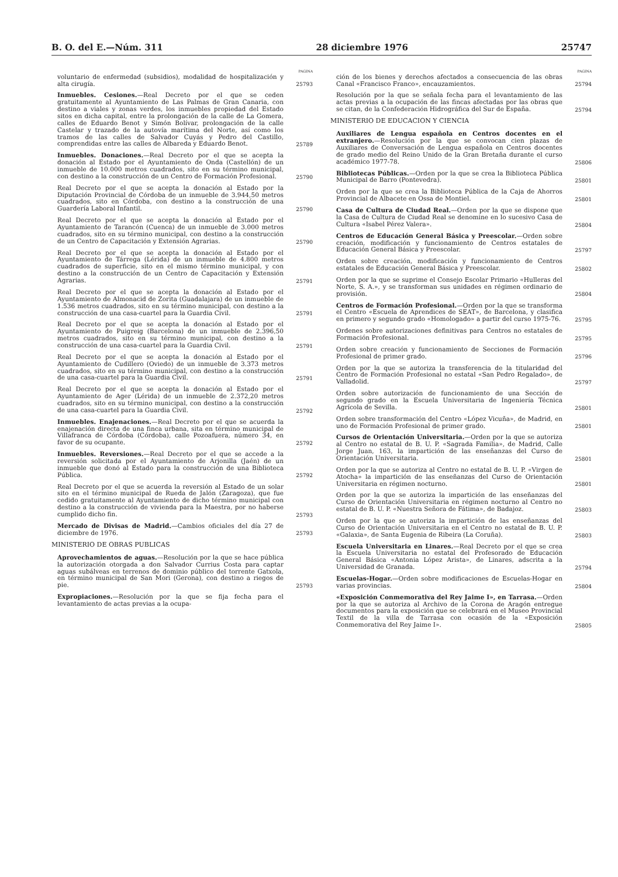B. O. del E.—Núm. 311 28 diciembre 1976 25747
PAGINA
voluntario de enfermedad (subsidios), modalidad de hospitalización y alta cirugía.
25793
Inmuebles. Cesiones.—Real Decreto por el que se ceden gratuitamente al Ayuntamiento de Las Palmas de Gran Canaria, con destino a viales y zonas verdes, los inmuebles propiedad del Estado sitos en dicha capital, entre la prolongación de la calle de La Gomera, calles de Eduardo Benot y Simón Bolívar, prolongación de la calle Castelar y trazado de la autovía marítima del Norte, así como los tramos de las calles de Salvador Cuyás y Pedro del Castillo, comprendidas entre las calles de Albareda y Eduardo Benot.
25789
Inmuebles. Donaciones.—Real Decreto por el que se acepta la donación al Estado por el Ayuntamiento de Onda (Castellón) de un inmueble de 10.000 metros cuadrados, sito en su término municipal, con destino a la construcción de un Centro de Formación Profesional.
25790
Real Decreto por el que se acepta la donación al Estado por la Diputación Provincial de Córdoba de un inmueble de 3.944,50 metros cuadrados, sito en Córdoba, con destino a la construcción de una Guardería Laboral Infantil.
25790
Real Decreto por el que se acepta la donación al Estado por el Ayuntamiento de Tarancón (Cuenca) de un inmueble de 3.000 metros cuadrados, sito en su término municipal, con destino a la construcción de un Centro de Capacitación y Extensión Agrarias.
25790
Real Decreto por el que se acepta la donación al Estado por el Ayuntamiento de Tárrega (Lérida) de un inmueble de 4.800 metros cuadrados de superficie, sito en el mismo término municipal, y con destino a la construcción de un Centro de Capacitación y Extensión Agrarias.
25791
Real Decreto por el que se acepta la donación al Estado por el Ayuntamiento de Almonacid de Zorita (Guadalajara) de un inmueble de 1.536 metros cuadrados, sito en su término municipal, con destino a la construcción de una casa-cuartel para la Guardia Civil.
25791
Real Decreto por el que se acepta la donación al Estado por el Ayuntamiento de Puigreig (Barcelona) de un inmueble de 2.396,50 metros cuadrados, sito en su término municipal, con destino a la construcción de una casa-cuartel para la Guardia Civil.
25791
Real Decreto por el que se acepta la donación al Estado por el Ayuntamiento de Cudillero (Oviedo) de un inmueble de 3.373 metros cuadrados, sito en su término municipal, con destino a la construcción de una casa-cuartel para la Guardia Civil.
25791
Real Decreto por el que se acepta la donación al Estado por el Ayuntamiento de Ager (Lérida) de un inmueble de 2.372,20 metros cuadrados, sito en su término municipal, con destino a la construcción de una casa-cuartel para la Guardia Civil.
25792
Inmuebles. Enajenaciones.—Real Decreto por el que se acuerda la enajenación directa de una finca urbana, sita en término municipal de Villafranca de Córdoba (Córdoba), calle Pozoafuera, número 34, en favor de su ocupante.
25792
Inmuebles. Reversiones.—Real Decreto por el que se accede a la reversión solicitada por el Ayuntamiento de Arjonilla (Jaén) de un inmueble que donó al Estado para la construcción de una Biblioteca Pública.
25792
Real Decreto por el que se acuerda la reversión al Estado de un solar sito en el término municipal de Rueda de Jalón (Zaragoza), que fue cedido gratuitamente al Ayuntamiento de dicho término municipal con destino a la construcción de vivienda para la Maestra, por no haberse cumplido dicho fin.
25793
Mercado de Divisas de Madrid.—Cambios oficiales del día 27 de diciembre de 1976.
25793
MINISTERIO DE OBRAS PUBLICAS
Aprovechamientos de aguas.—Resolución por la que se hace pública la autorización otorgada a don Salvador Currius Costa para captar aguas subálveas en terrenos de dominio público del torrente Gatxola, en término municipal de San Mori (Gerona), con destino a riegos de pie.
25793
Expropiaciones.—Resolución por la que se fija fecha para el levantamiento de actas previas a la ocupa-
PAGINA
ción de los bienes y derechos afectados a consecuencia de las obras Canal «Francisco Franco», encauzamientos.
25794
Resolución por la que se señala fecha para el levantamiento de las actas previas a la ocupación de las fincas afectadas por las obras que se citan, de la Confederación Hidrográfica del Sur de España.
25794
MINISTERIO DE EDUCACION Y CIENCIA
Auxiliares de Lengua española en Centros docentes en el extranjero.—Resolución por la que se convocan cien plazas de Auxiliares de Conversación de Lengua española en Centros docentes de grado medio del Reino Unido de la Gran Bretaña durante el curso académico 1977-78.
25806
Bibliotecas Públicas.—Orden por la que se crea la Biblioteca Pública Municipal de Barro (Pontevedra).
25801
Orden por la que se crea la Biblioteca Pública de la Caja de Ahorros Provincial de Albacete en Ossa de Montiel.
25801
Casa de Cultura de Ciudad Real.—Orden por la que se dispone que la Casa de Cultura de Ciudad Real se denomine en lo sucesivo Casa de Cultura «Isabel Pérez Valera».
25804
Centros de Educación General Básica y Preescolar.—Orden sobre creación, modificación y funcionamiento de Centros estatales de Educación General Básica y Preescolar.
25797
Orden sobre creación, modificación y funcionamiento de Centros estatales de Educación General Básica y Preescolar.
25802
Orden por la que se suprime el Consejo Escolar Primario «Hulleras del Norte, S. A.», y se transforman sus unidades en régimen ordinario de provisión.
25804
Centros de Formación Profesional.—Orden por la que se transforma el Centro «Escuela de Aprendices de SEAT», de Barcelona, y clasifica en primero y segundo grado «Homologado» a partir del curso 1975-76.
25795
Ordenes sobre autorizaciones definitivas para Centros no estatales de Formación Profesional.
25795
Orden sobre creación y funcionamiento de Secciones de Formación Profesional de primer grado.
25796
Orden por la que se autoriza la transferencia de la titularidad del Centro de Formación Profesional no estatal «San Pedro Regalado», de Valladolid.
25797
Orden sobre autorización de funcionamiento de una Sección de segundo grado en la Escuela Universitaria de Ingeniería Técnica Agrícola de Sevilla.
25801
Orden sobre transformación del Centro «López Vicuña», de Madrid, en uno de Formación Profesional de primer grado.
25801
Cursos de Orientación Universitaria.—Orden por la que se autoriza al Centro no estatal de B. U. P. «Sagrada Familia», de Madrid, Calle Jorge Juan, 163, la impartición de las enseñanzas del Curso de Orientación Universitaria.
25801
Orden por la que se autoriza al Centro no estatal de B. U. P. «Virgen de Atocha» la impartición de las enseñanzas del Curso de Orientación Universitaria en régimen nocturno.
25801
Orden por la que se autoriza la impartición de las enseñanzas del Curso de Orientación Universitaria en régimen nocturno al Centro no estatal de B. U. P. «Nuestra Señora de Fátima», de Badajoz.
25803
Orden por la que se autoriza la impartición de las enseñanzas del Curso de Orientación Universitaria en el Centro no estatal de B. U. P. «Galaxia», de Santa Eugenia de Ribeira (La Coruña).
25803
Escuela Universitaria en Linares.—Real Decreto por el que se crea la Escuela Universitaria no estatal del Profesorado de Educación General Básica «Antonia López Arista», de Linares, adscrita a la Universidad de Granada.
25794
Escuelas-Hogar.—Orden sobre modificaciones de Escuelas-Hogar en varias provincias.
25804
«Exposición Conmemorativa del Rey Jaime I», en Tarrasa.—Orden por la que se autoriza al Archivo de la Corona de Aragón entregue documentos para la exposición que se celebrará en el Museo Provincial Textil de la villa de Tarrasa con ocasión de la «Exposición Conmemorativa del Rey Jaime I».
25805